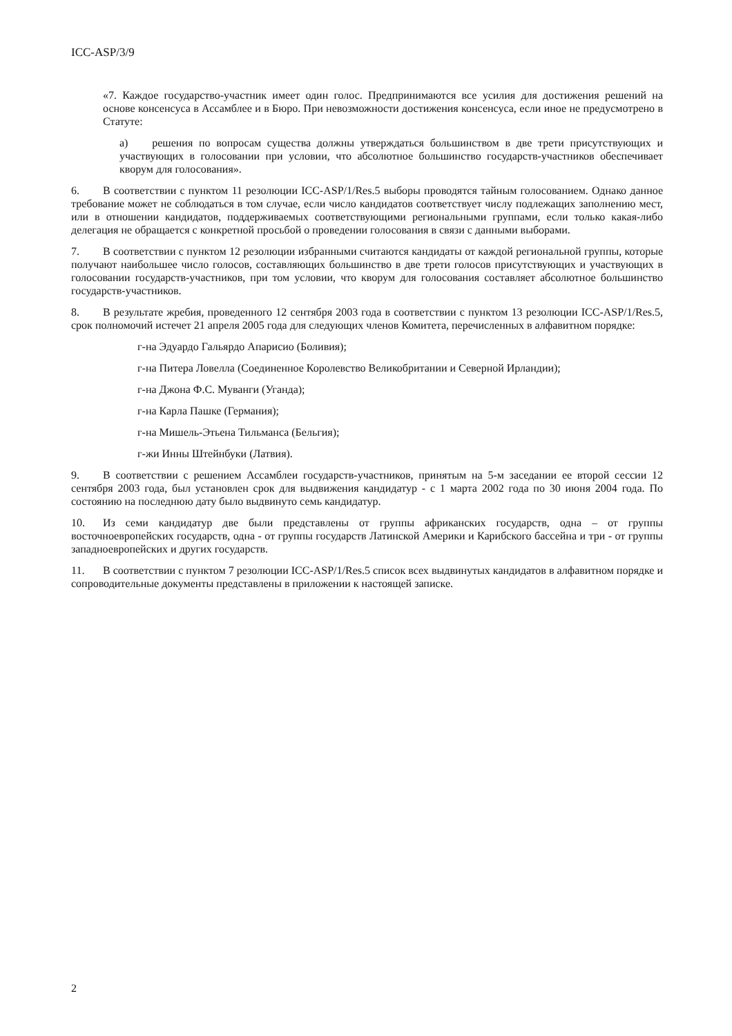ICC-ASP/3/9
«7. Каждое государство-участник имеет один голос. Предпринимаются все усилия для достижения решений на основе консенсуса в Ассамблее и в Бюро. При невозможности достижения консенсуса, если иное не предусмотрено в Статуте:
a) решения по вопросам существа должны утверждаться большинством в две трети присутствующих и участвующих в голосовании при условии, что абсолютное большинство государств-участников обеспечивает кворум для голосования».
6. В соответствии с пунктом 11 резолюции ICC-ASP/1/Res.5 выборы проводятся тайным голосованием. Однако данное требование может не соблюдаться в том случае, если число кандидатов соответствует числу подлежащих заполнению мест, или в отношении кандидатов, поддерживаемых соответствующими региональными группами, если только какая-либо делегация не обращается с конкретной просьбой о проведении голосования в связи с данными выборами.
7. В соответствии с пунктом 12 резолюции избранными считаются кандидаты от каждой региональной группы, которые получают наибольшее число голосов, составляющих большинство в две трети голосов присутствующих и участвующих в голосовании государств-участников, при том условии, что кворум для голосования составляет абсолютное большинство государств-участников.
8. В результате жребия, проведенного 12 сентября 2003 года в соответствии с пунктом 13 резолюции ICC-ASP/1/Res.5, срок полномочий истечет 21 апреля 2005 года для следующих членов Комитета, перечисленных в алфавитном порядке:
г-на Эдуардо Гальярдо Апарисио (Боливия);
г-на Питера Ловелла (Соединенное Королевство Великобритании и Северной Ирландии);
г-на Джона Ф.С. Муванги (Уганда);
г-на Карла Пашке (Германия);
г-на Мишель-Этьена Тильманса (Бельгия);
г-жи Инны Штейнбуки (Латвия).
9. В соответствии с решением Ассамблеи государств-участников, принятым на 5-м заседании ее второй сессии 12 сентября 2003 года, был установлен срок для выдвижения кандидатур - с 1 марта 2002 года по 30 июня 2004 года. По состоянию на последнюю дату было выдвинуто семь кандидатур.
10. Из семи кандидатур две были представлены от группы африканских государств, одна – от группы восточноевропейских государств, одна - от группы государств Латинской Америки и Карибского бассейна и три - от группы западноевропейских и других государств.
11. В соответствии с пунктом 7 резолюции ICC-ASP/1/Res.5 список всех выдвинутых кандидатов в алфавитном порядке и сопроводительные документы представлены в приложении к настоящей записке.
2